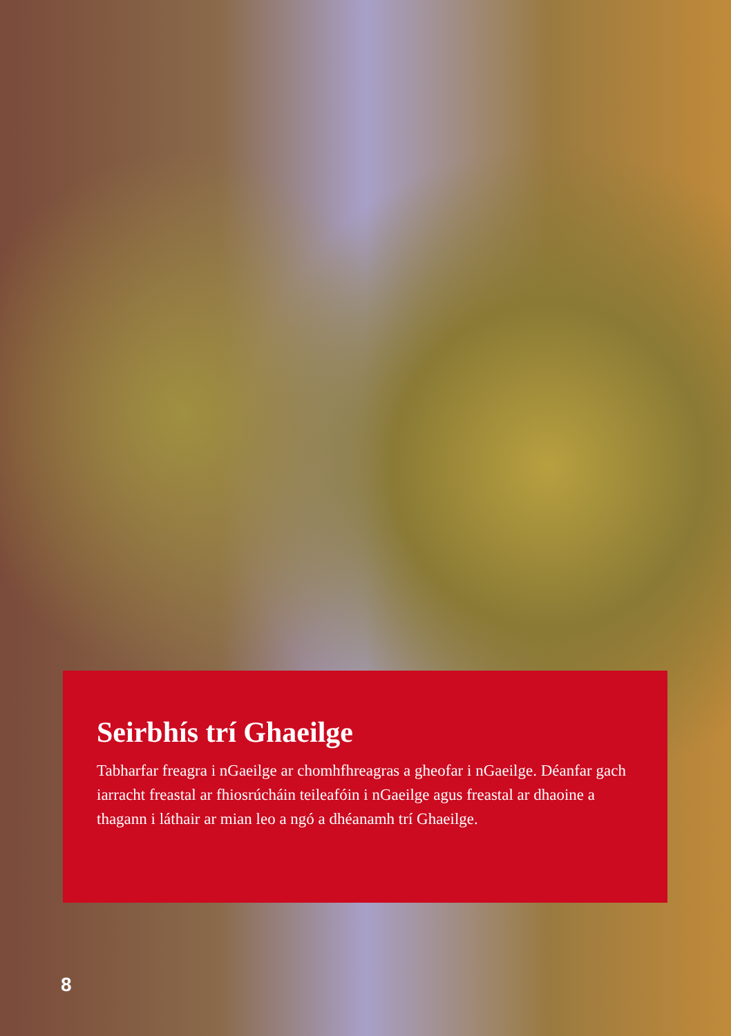Seirbhís trí Ghaeilge
Tabharfar freagra i nGaeilge ar chomhfhreagras a gheofar i nGaeilge. Déanfar gach iarracht freastal ar fhiosrúcháin teileafóin i nGaeilge agus freastal ar dhaoine a thagann i láthair ar mian leo a ngó a dhéanamh trí Ghaeilge.
8